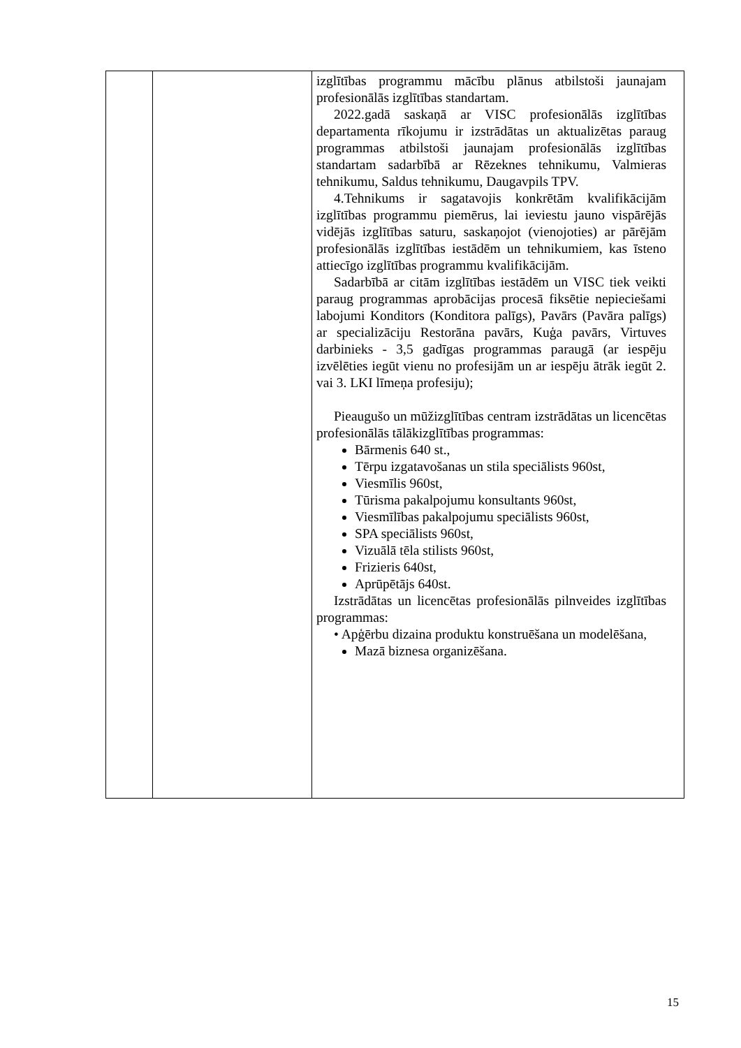| | | izglītības programmu mācību plānus atbilstoši jaunajam profesionālās izglītības standartam. 2022.gadā saskaņā ar VISC profesionālās izglītības departamenta rīkojumu ir izstrādātas un aktualizētas paraug programmas atbilstoši jaunajam profesionālās izglītības standartam sadarbībā ar Rēzeknes tehnikumu, Valmieras tehnikumu, Saldus tehnikumu, Daugavpils TPV. 4.Tehnikums ir sagatavojis konkrētām kvalifikācijām izglītības programmu piemērus, lai ieviestu jauno vispārējās vidējās izglītības saturu, saskaņojot (vienojoties) ar pārējām profesionālās izglītības iestādēm un tehnikumiem, kas īsteno attiecīgo izglītības programmu kvalifikācijām. Sadarbībā ar citām izglītības iestādēm un VISC tiek veikti paraug programmas aprobācijas procesā fiksētie nepieciešami labojumi Konditors (Konditora palīgs), Pavārs (Pavāra palīgs) ar specializāciju Restorāna pavārs, Kuģa pavārs, Virtuves darbinieks - 3,5 gadīgas programmas paraugā (ar iespēju izvēlēties iegūt vienu no profesijām un ar iespēju ātrāk iegūt 2. vai 3. LKI līmeņa profesiju); Pieaugušo un mūžizglītības centram izstrādātas un licencētas profesionālās tālākizglītības programmas: Bārmenis 640 st., Tērpu izgatavošanas un stila speciālists 960st, Viesmīlis 960st, Tūrisma pakalpojumu konsultants 960st, Viesmīlības pakalpojumu speciālists 960st, SPA speciālists 960st, Vizuālā tēla stilists 960st, Frizieris 640st, Aprūpētājs 640st. Izstrādātas un licencētas profesionālās pilnveides izglītības programmas: • Apģērbu dizaina produktu konstruēšana un modelēšana, Mazā biznesa organizēšana. |
15